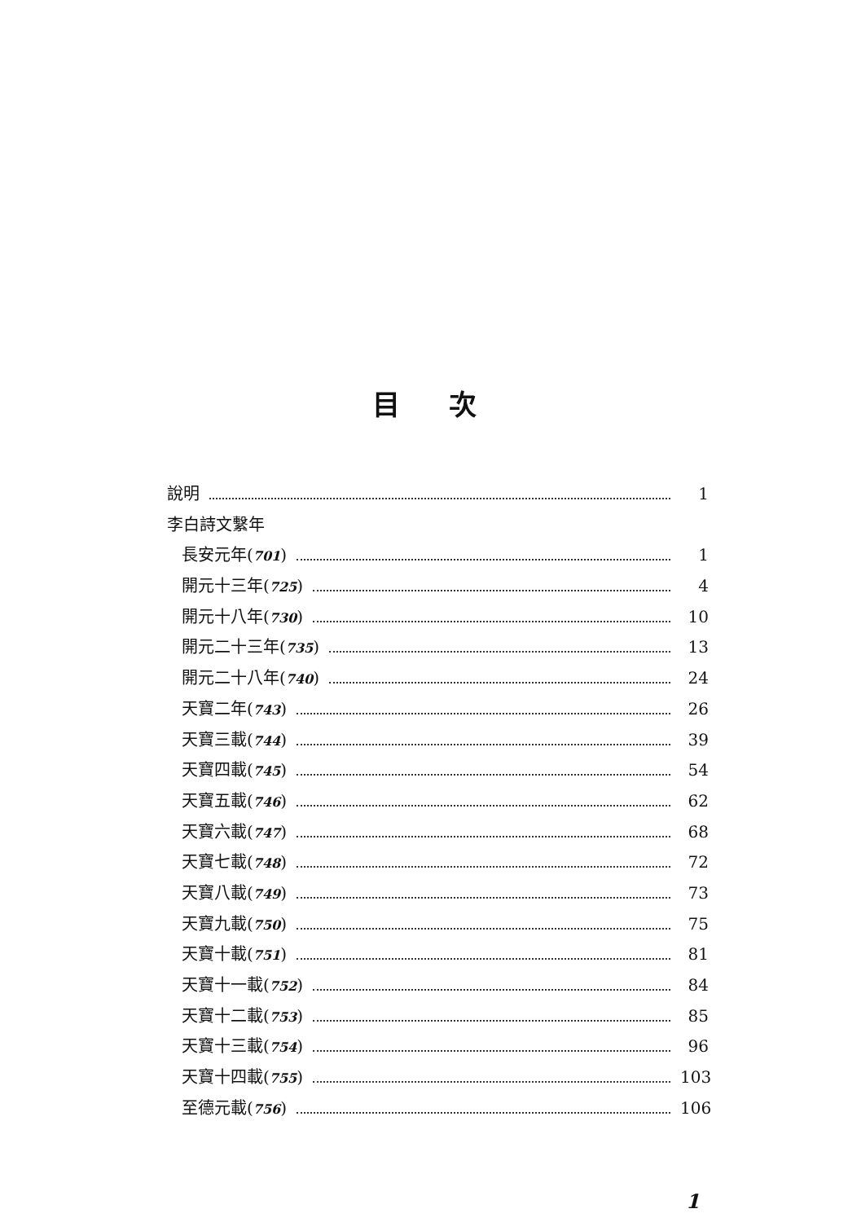目次
說明 1
李白詩文繫年
長安元年(701) 1
開元十三年(725) 4
開元十八年(730) 10
開元二十三年(735) 13
開元二十八年(740) 24
天寶二年(743) 26
天寶三載(744) 39
天寶四載(745) 54
天寶五載(746) 62
天寶六載(747) 68
天寶七載(748) 72
天寶八載(749) 73
天寶九載(750) 75
天寶十載(751) 81
天寶十一載(752) 84
天寶十二載(753) 85
天寶十三載(754) 96
天寶十四載(755) 103
至德元載(756) 106
1